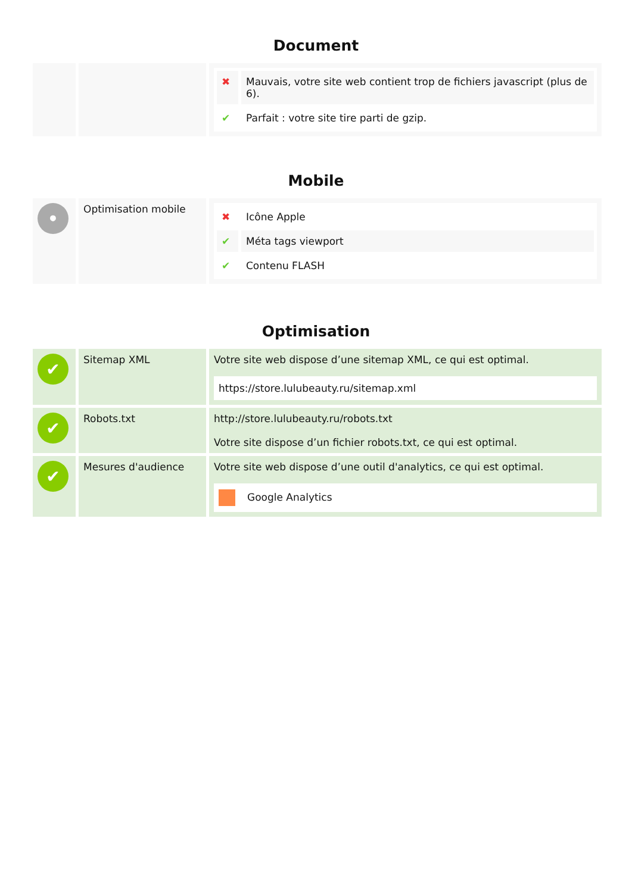Document
| | | / ✖ / Mauvais, votre site web contient trop de fichiers javascript (plus de 6). / / ✔ / Parfait : votre site tire parti de gzip. / |
Mobile
| • | Optimisation mobile | / ✖ / Icône Apple / / ✔ / Méta tags viewport / / ✔ / Contenu FLASH / |
Optimisation
| ✔ | Sitemap XML | Votre site web dispose d’une sitemap XML, ce qui est optimal. https://store.lulubeauty.ru/sitemap.xml |
| ✔ | Robots.txt | http://store.lulubeauty.ru/robots.txt Votre site dispose d’un fichier robots.txt, ce qui est optimal. |
| ✔ | Mesures d'audience | Votre site web dispose d’une outil d'analytics, ce qui est optimal. Google Analytics |